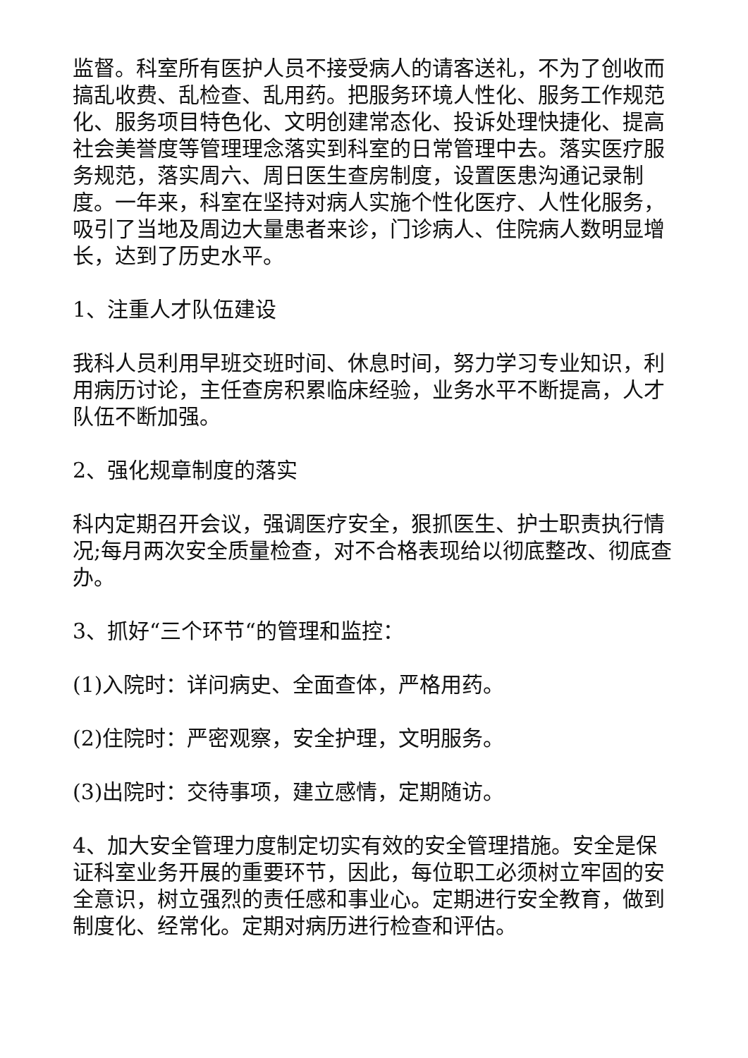监督。科室所有医护人员不接受病人的请客送礼，不为了创收而搞乱收费、乱检查、乱用药。把服务环境人性化、服务工作规范化、服务项目特色化、文明创建常态化、投诉处理快捷化、提高社会美誉度等管理理念落实到科室的日常管理中去。落实医疗服务规范，落实周六、周日医生查房制度，设置医患沟通记录制度。一年来，科室在坚持对病人实施个性化医疗、人性化服务，吸引了当地及周边大量患者来诊，门诊病人、住院病人数明显增长，达到了历史水平。
1、注重人才队伍建设
我科人员利用早班交班时间、休息时间，努力学习专业知识，利用病历讨论，主任查房积累临床经验，业务水平不断提高，人才队伍不断加强。
2、强化规章制度的落实
科内定期召开会议，强调医疗安全，狠抓医生、护士职责执行情况;每月两次安全质量检查，对不合格表现给以彻底整改、彻底查办。
3、抓好“三个环节“的管理和监控：
(1)入院时：详问病史、全面查体，严格用药。
(2)住院时：严密观察，安全护理，文明服务。
(3)出院时：交待事项，建立感情，定期随访。
4、加大安全管理力度制定切实有效的安全管理措施。安全是保证科室业务开展的重要环节，因此，每位职工必须树立牢固的安全意识，树立强烈的责任感和事业心。定期进行安全教育，做到制度化、经常化。定期对病历进行检查和评估。